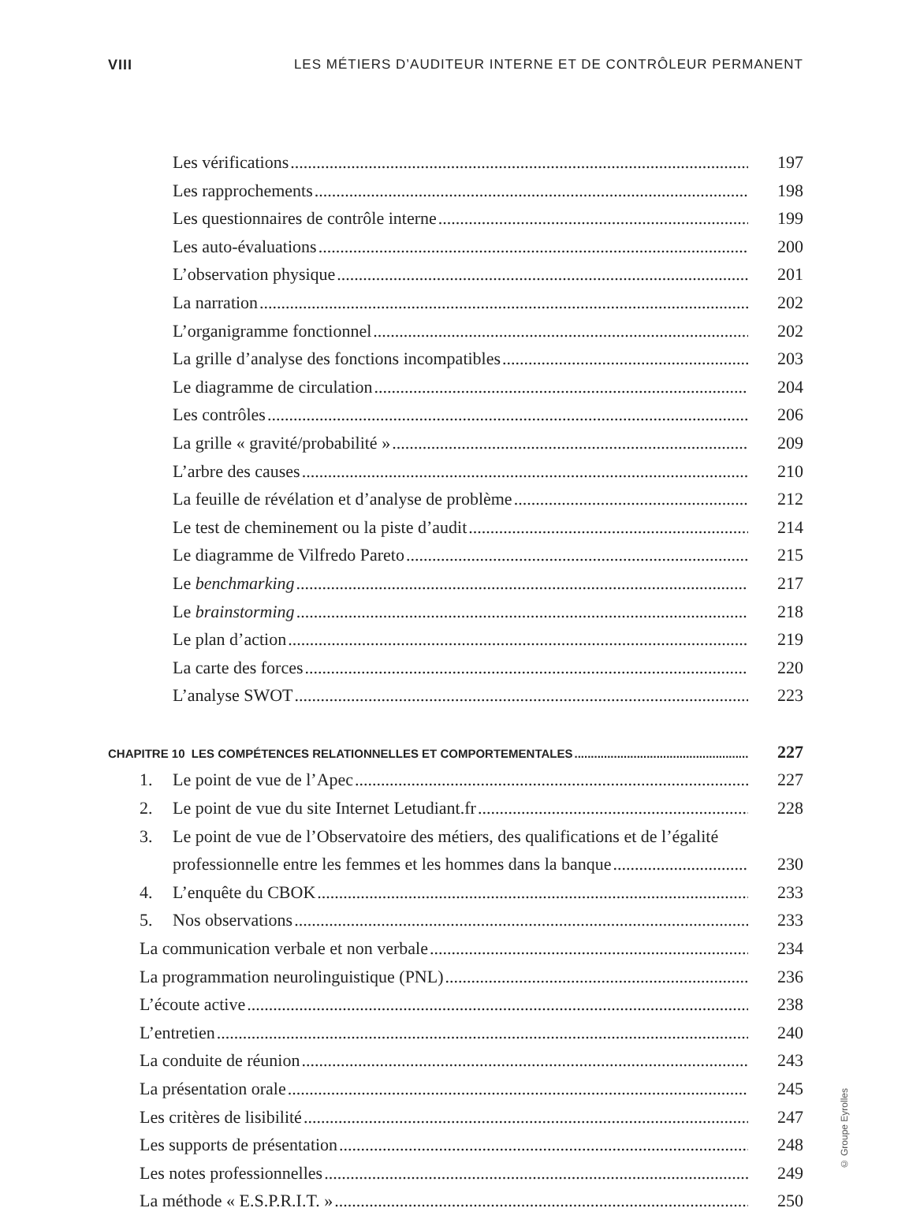VIII LES MÉTIERS D’AUDITEUR INTERNE ET DE CONTRÔLEUR PERMANENT
Les vérifications 197
Les rapprochements 198
Les questionnaires de contrôle interne 199
Les auto-évaluations 200
L’observation physique 201
La narration 202
L’organigramme fonctionnel 202
La grille d’analyse des fonctions incompatibles 203
Le diagramme de circulation 204
Les contrôles 206
La grille « gravité/probabilité » 209
L’arbre des causes 210
La feuille de révélation et d’analyse de problème 212
Le test de cheminement ou la piste d’audit 214
Le diagramme de Vilfredo Pareto 215
Le benchmarking 217
Le brainstorming 218
Le plan d’action 219
La carte des forces 220
L’analyse SWOT 223
CHAPITRE 10 LES COMPÉTENCES RELATIONNELLES ET COMPORTEMENTALES 227
1. Le point de vue de l’Apec 227
2. Le point de vue du site Internet Letudiant.fr 228
3. Le point de vue de l’Observatoire des métiers, des qualifications et de l’égalité
professionnelle entre les femmes et les hommes dans la banque 230
4. L’enquête du CBOK 233
5. Nos observations 233
La communication verbale et non verbale 234
La programmation neurolinguistique (PNL) 236
L’écoute active 238
L’entretien 240
La conduite de réunion 243
La présentation orale 245
Les critères de lisibilité 247
Les supports de présentation 248
Les notes professionnelles 249
La méthode « E.S.P.R.I.T. » 250
© Groupe Eyrolles